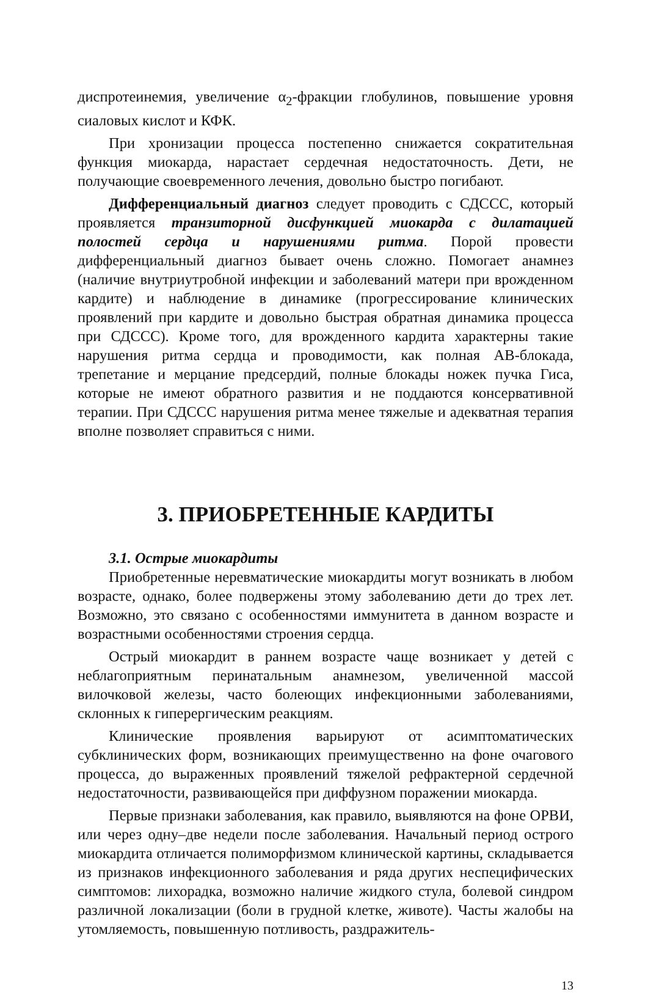диспротеинемия, увеличение α<sub>2</sub>-фракции глобулинов, повышение уровня сиаловых кислот и КФК.
При хронизации процесса постепенно снижается сократительная функция миокарда, нарастает сердечная недостаточность. Дети, не получающие своевременного лечения, довольно быстро погибают.
Дифференциальный диагноз следует проводить с СДССС, который проявляется транзиторной дисфункцией миокарда с дилатацией полостей сердца и нарушениями ритма. Порой провести дифференциальный диагноз бывает очень сложно. Помогает анамнез (наличие внутриутробной инфекции и заболеваний матери при врожденном кардите) и наблюдение в динамике (прогрессирование клинических проявлений при кардите и довольно быстрая обратная динамика процесса при СДССС). Кроме того, для врожденного кардита характерны такие нарушения ритма сердца и проводимости, как полная АВ-блокада, трепетание и мерцание предсердий, полные блокады ножек пучка Гиса, которые не имеют обратного развития и не поддаются консервативной терапии. При СДССС нарушения ритма менее тяжелые и адекватная терапия вполне позволяет справиться с ними.
3. ПРИОБРЕТЕННЫЕ КАРДИТЫ
3.1. Острые миокардиты
Приобретенные неревматические миокардиты могут возникать в любом возрасте, однако, более подвержены этому заболеванию дети до трех лет. Возможно, это связано с особенностями иммунитета в данном возрасте и возрастными особенностями строения сердца.
Острый миокардит в раннем возрасте чаще возникает у детей с неблагоприятным перинатальным анамнезом, увеличенной массой вилочковой железы, часто болеющих инфекционными заболеваниями, склонных к гиперергическим реакциям.
Клинические проявления варьируют от асимптоматических субклинических форм, возникающих преимущественно на фоне очагового процесса, до выраженных проявлений тяжелой рефрактерной сердечной недостаточности, развивающейся при диффузном поражении миокарда.
Первые признаки заболевания, как правило, выявляются на фоне ОРВИ, или через одну–две недели после заболевания. Начальный период острого миокардита отличается полиморфизмом клинической картины, складывается из признаков инфекционного заболевания и ряда других неспецифических симптомов: лихорадка, возможно наличие жидкого стула, болевой синдром различной локализации (боли в грудной клетке, животе). Часты жалобы на утомляемость, повышенную потливость, раздражитель-
13